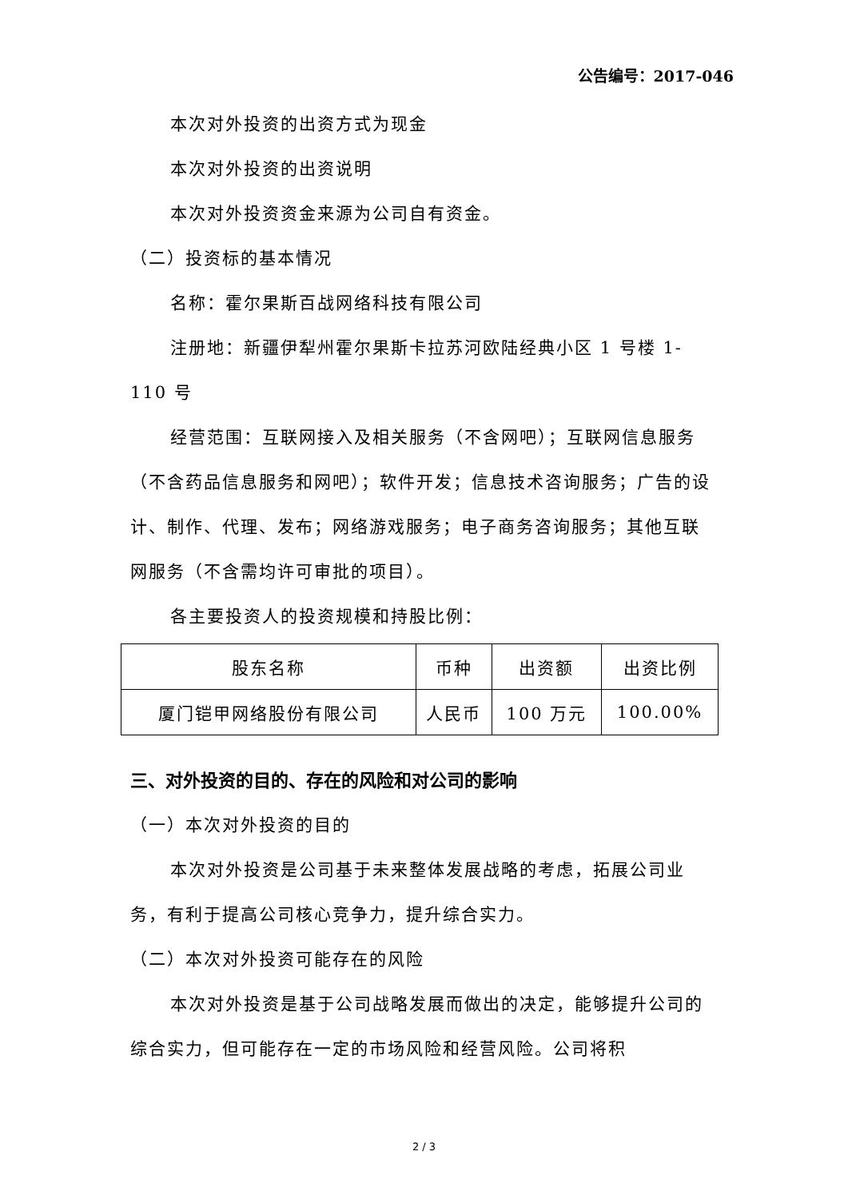公告编号：2017-046
本次对外投资的出资方式为现金
本次对外投资的出资说明
本次对外投资资金来源为公司自有资金。
（二）投资标的基本情况
名称：霍尔果斯百战网络科技有限公司
注册地：新疆伊犁州霍尔果斯卡拉苏河欧陆经典小区 1 号楼 1-110 号
经营范围：互联网接入及相关服务（不含网吧）；互联网信息服务（不含药品信息服务和网吧）；软件开发；信息技术咨询服务；广告的设计、制作、代理、发布；网络游戏服务；电子商务咨询服务；其他互联网服务（不含需均许可审批的项目）。
各主要投资人的投资规模和持股比例：
| 股东名称 | 币种 | 出资额 | 出资比例 |
| --- | --- | --- | --- |
| 厦门铠甲网络股份有限公司 | 人民币 | 100 万元 | 100.00% |
三、对外投资的目的、存在的风险和对公司的影响
（一）本次对外投资的目的
本次对外投资是公司基于未来整体发展战略的考虑，拓展公司业务，有利于提高公司核心竞争力，提升综合实力。
（二）本次对外投资可能存在的风险
本次对外投资是基于公司战略发展而做出的决定，能够提升公司的综合实力，但可能存在一定的市场风险和经营风险。公司将积
2 / 3